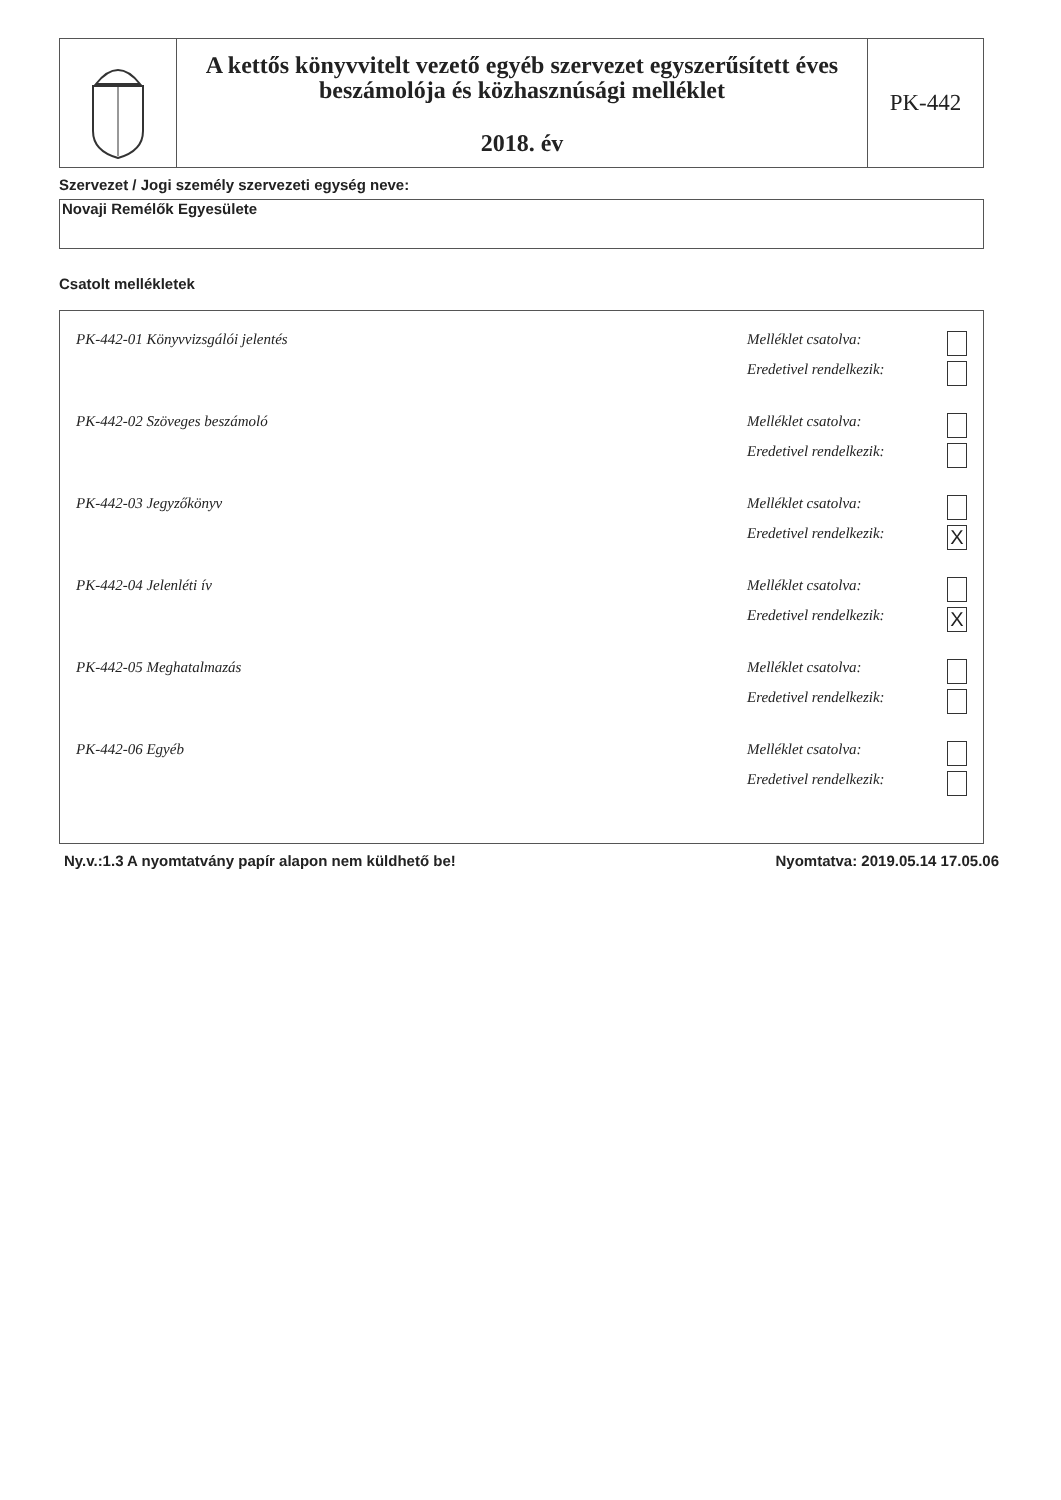A kettős könyvvitelt vezető egyéb szervezet egyszerűsített éves beszámolója és közhasznúsági melléklet
2018. év
PK-442
Szervezet / Jogi személy szervezeti egység neve:
Novaji Remélők Egyesülete
Csatolt mellékletek
PK-442-01 Könyvvizsgálói jelentés
Melléklet csatolva:
Eredetivel rendelkezik:
PK-442-02 Szöveges beszámoló
Melléklet csatolva:
Eredetivel rendelkezik:
PK-442-03 Jegyzőkönyv
Melléklet csatolva:
Eredetivel rendelkezik: X
PK-442-04 Jelenléti ív
Melléklet csatolva:
Eredetivel rendelkezik: X
PK-442-05 Meghatalmazás
Melléklet csatolva:
Eredetivel rendelkezik:
PK-442-06 Egyéb
Melléklet csatolva:
Eredetivel rendelkezik:
Ny.v.:1.3 A nyomtatvány papír alapon nem küldhető be! Nyomtatva: 2019.05.14 17.05.06